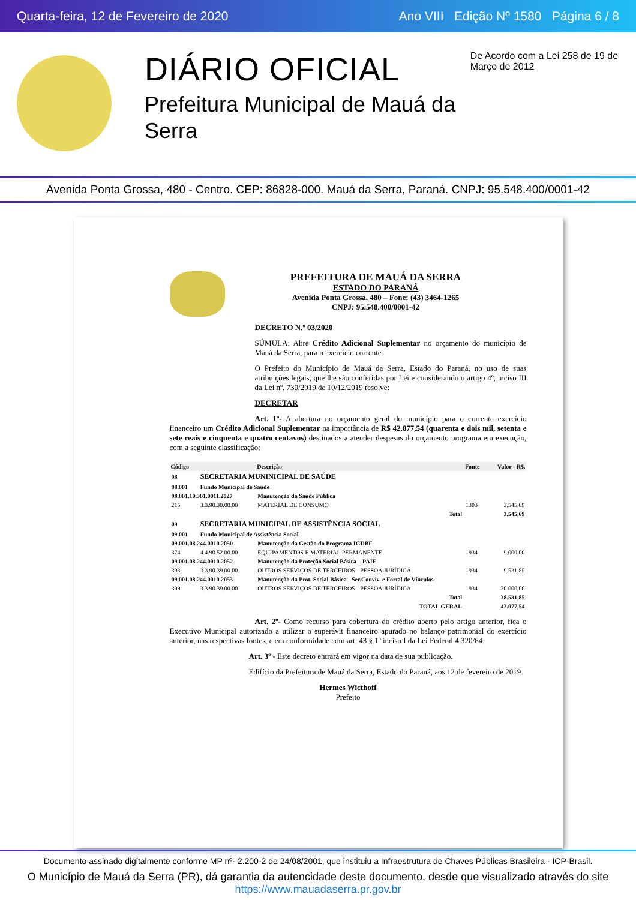Quarta-feira, 12 de Fevereiro de 2020 Ano VIII Edição Nº 1580 Página 6 / 8
DIÁRIO OFICIAL
Prefeitura Municipal de Mauá da Serra
De Acordo com a Lei 258 de 19 de Março de 2012
Avenida Ponta Grossa, 480 - Centro. CEP: 86828-000. Mauá da Serra, Paraná. CNPJ: 95.548.400/0001-42
PREFEITURA DE MAUÁ DA SERRA
ESTADO DO PARANÁ
Avenida Ponta Grossa, 480 – Fone: (43) 3464-1265
CNPJ: 95.548.400/0001-42
DECRETO N.º 03/2020
SÚMULA: Abre Crédito Adicional Suplementar no orçamento do município de Mauá da Serra, para o exercício corrente.
O Prefeito do Município de Mauá da Serra, Estado do Paraná, no uso de suas atribuições legais, que lhe são conferidas por Lei e considerando o artigo 4º, inciso III da Lei nº. 730/2019 de 10/12/2019 resolve:
DECRETAR
Art. 1º- A abertura no orçamento geral do município para o corrente exercício financeiro um Crédito Adicional Suplementar na importância de R$ 42.077,54 (quarenta e dois mil, setenta e sete reais e cinquenta e quatro centavos) destinados a atender despesas do orçamento programa em execução, com a seguinte classificação:
| Código | | Descrição | Fonte | Valor - R$. |
| --- | --- | --- | --- | --- |
| 08 | SECRETARIA MUNINICIPAL DE SAÚDE | | | |
| 08.001 | Fundo Municipal de Saúde | | | |
| 08.001.10.301.0011.2027 | | Manutenção da Saúde Pública | | |
| 215 | 3.3.90.30.00.00 | MATERIAL DE CONSUMO | 1303 | 3.545,69 |
| | | Total | | 3.545,69 |
| 09 | SECRETARIA MUNICIPAL DE ASSISTÊNCIA SOCIAL | | | |
| 09.001 | Fundo Municipal de Assistência Social | | | |
| 09.001.08.244.0010.2050 | | Manutenção da Gestão do Programa IGDBF | | |
| 374 | 4.4.90.52.00.00 | EQUIPAMENTOS E MATERIAL PERMANENTE | 1934 | 9.000,00 |
| 09.001.08.244.0010.2052 | | Manutenção da Proteção Social Básica – PAIF | | |
| 393 | 3.3.90.39.00.00 | OUTROS SERVIÇOS DE TERCEIROS - PESSOA JURÍDICA | 1934 | 9.531,85 |
| 09.001.08.244.0010.2053 | | Manutenção da Prot. Social Básica - Ser.Conviv. e Fortal de Vínculos | | |
| 399 | 3.3.90.39.00.00 | OUTROS SERVIÇOS DE TERCEIROS - PESSOA JURÍDICA | 1934 | 20.000,00 |
| | | Total | | 38.531,85 |
| | | TOTAL GERAL | | 42.077,54 |
Art. 2º- Como recurso para cobertura do crédito aberto pelo artigo anterior, fica o Executivo Municipal autorizado a utilizar o superávit financeiro apurado no balanço patrimonial do exercício anterior, nas respectivas fontes, e em conformidade com art. 43 § 1º inciso I da Lei Federal 4.320/64.
Art. 3º - Este decreto entrará em vigor na data de sua publicação.
Edifício da Prefeitura de Mauá da Serra, Estado do Paraná, aos 12 de fevereiro de 2019.
Hermes Wicthoff
Prefeito
Documento assinado digitalmente conforme MP nº- 2.200-2 de 24/08/2001, que instituiu a Infraestrutura de Chaves Públicas Brasileira - ICP-Brasil.
O Município de Mauá da Serra (PR), dá garantia da autencidade deste documento, desde que visualizado através do site https://www.mauadaserra.pr.gov.br